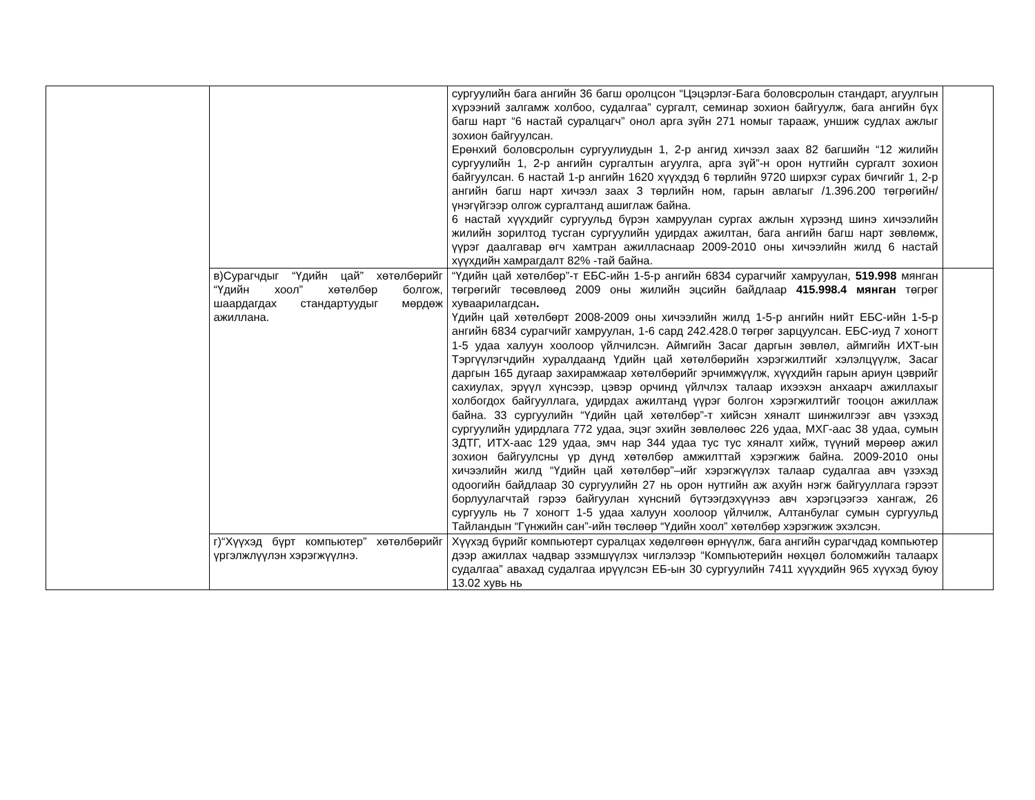| | | сургуулийн бага ангийн 36 багш оролцсон “Цэцэрлэг-Бага боловсролын стандарт, агуулгын хүрээний залгамж холбоо, судалгаа” сургалт, семинар зохион байгуулж, бага ангийн бүх багш нарт “6 настай суралцагч” онол арга зүйн 271 номыг тарааж, уншиж судлах ажлыг зохион байгуулсан. Ерөнхий боловсролын сургуулиудын 1, 2-р ангид хичээл заах 82 багшийн “12 жилийн сургуулийн 1, 2-р ангийн сургалтын агуулга, арга зүй”-н орон нутгийн сургалт зохион байгуулсан. 6 настай 1-р ангийн 1620 хүүхдэд 6 төрлийн 9720 ширхэг сурах бичгийг 1, 2-р ангийн багш нарт хичээл заах 3 төрлийн ном, гарын авлагыг /1.396.200 төгрөгийн/ үнэгүйгээр олгож сургалтанд ашиглаж байна. 6 настай хүүхдийг сургуульд бүрэн хамруулан сургах ажлын хүрээнд шинэ хичээлийн жилийн зорилтод тусган сургуулийн удирдах ажилтан, бага ангийн багш нарт зөвлөмж, үүрэг даалгавар өгч хамтран ажилласнаар 2009-2010 оны хичээлийн жилд 6 настай хүүхдийн хамрагдалт 82% -тай байна. | |
| | в)Сурагчдыг “Үдийн цай” хөтөлбөрийг “Үдийн хоол” хөтөлбөр болгож, шаардагдах стандартуудыг мөрдөж ажиллана. | “Үдийн цай хөтөлбөр”-т ЕБС-ийн 1-5-р ангийн 6834 сурагчийг хамруулан, 519.998 мянган төгрөгийг төсөвлөөд 2009 оны жилийн эцсийн байдлаар 415.998.4 мянган төгрөг хуваарилагдсан . Үдийн цай хөтөлбөрт 2008-2009 оны хичээлийн жилд 1-5-р ангийн нийт ЕБС-ийн 1-5-р ангийн 6834 сурагчийг хамруулан, 1-6 сард 242.428.0 төгрөг зарцуулсан. ЕБС-иуд 7 хоногт 1-5 удаа халуун хоолоор үйлчилсэн. Аймгийн Засаг даргын зөвлөл, аймгийн ИХТ-ын Тэргүүлэгчдийн хуралдаанд Үдийн цай хөтөлбөрийн хэрэгжилтийг хэлэлцүүлж, Засаг даргын 165 дугаар захирамжаар хөтөлбөрийг эрчимжүүлж, хүүхдийн гарын ариун цэврийг сахиулах, эрүүл хүнсээр, цэвэр орчинд үйлчлэх талаар ихээхэн анхаарч ажиллахыг холбогдох байгууллага, удирдах ажилтанд үүрэг болгон хэрэгжилтийг тооцон ажиллаж байна. 33 сургуулийн “Үдийн цай хөтөлбөр”-т хийсэн хяналт шинжилгээг авч үзэхэд сургуулийн удирдлага 772 удаа, эцэг эхийн зөвлөлөөс 226 удаа, МХГ-аас 38 удаа, сумын ЗДТГ, ИТХ-аас 129 удаа, эмч нар 344 удаа тус тус хяналт хийж, түүний мөрөөр ажил зохион байгуулсны үр дүнд хөтөлбөр амжилттай хэрэгжиж байна. 2009-2010 оны хичээлийн жилд “Үдийн цай хөтөлбөр”–ийг хэрэгжүүлэх талаар судалгаа авч үзэхэд одоогийн байдлаар 30 сургуулийн 27 нь орон нутгийн аж ахуйн нэгж байгууллага гэрээт борлуулагчтай гэрээ байгуулан хүнсний бүтээгдэхүүнээ авч хэрэгцээгээ хангаж, 26 сургууль нь 7 хоногт 1-5 удаа халуун хоолоор үйлчилж, Алтанбулаг сумын сургуульд Тайландын “Гүнжийн сан”-ийн төслөөр “Үдийн хоол” хөтөлбөр хэрэгжиж эхэлсэн. | |
| | г)“Хүүхэд бүрт компьютер” хөтөлбөрийг үргэлжлүүлэн хэрэгжүүлнэ. | Хүүхэд бүрийг компьютерт суралцах хөдөлгөөн өрнүүлж, бага ангийн сурагчдад компьютер дээр ажиллах чадвар эзэмшүүлэх чиглэлээр “Компьютерийн нөхцөл боломжийн талаарх судалгаа” авахад судалгаа ирүүлсэн ЕБ-ын 30 сургуулийн 7411 хүүхдийн 965 хүүхэд буюу 13.02 хувь нь | |